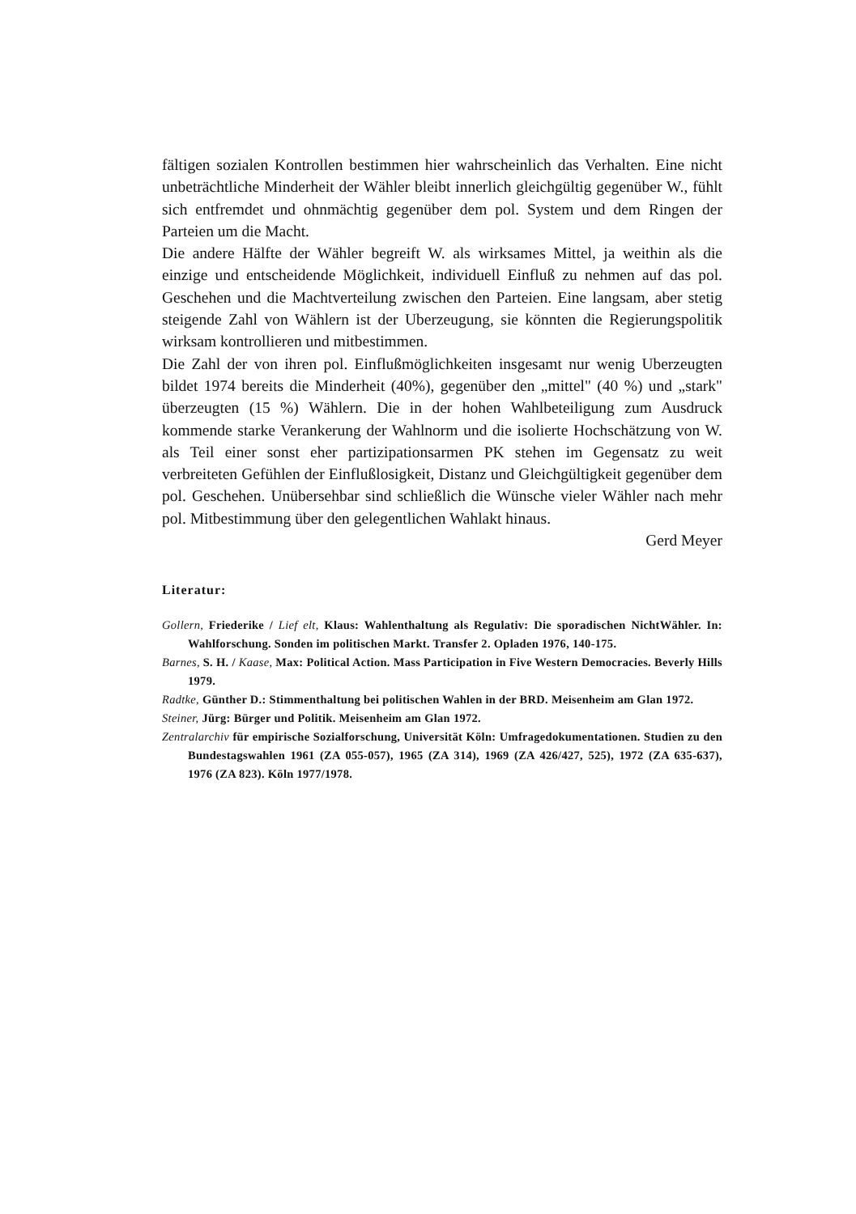fältigen sozialen Kontrollen bestimmen hier wahrscheinlich das Verhalten. Eine nicht unbeträchtliche Minderheit der Wähler bleibt innerlich gleichgültig gegenüber W., fühlt sich entfremdet und ohnmächtig gegenüber dem pol. System und dem Ringen der Parteien um die Macht.
Die andere Hälfte der Wähler begreift W. als wirksames Mittel, ja weithin als die einzige und entscheidende Möglichkeit, individuell Einfluß zu nehmen auf das pol. Geschehen und die Machtverteilung zwischen den Parteien. Eine langsam, aber stetig steigende Zahl von Wählern ist der Uberzeugung, sie könnten die Regierungspolitik wirksam kontrollieren und mitbestimmen.
Die Zahl der von ihren pol. Einflußmöglichkeiten insgesamt nur wenig Uberzeugten bildet 1974 bereits die Minderheit (40%), gegenüber den „mittel" (40 %) und „stark" überzeugten (15 %) Wählern. Die in der hohen Wahlbeteiligung zum Ausdruck kommende starke Verankerung der Wahlnorm und die isolierte Hochschätzung von W. als Teil einer sonst eher partizipationsarmen PK stehen im Gegensatz zu weit verbreiteten Gefühlen der Einflußlosigkeit, Distanz und Gleichgültigkeit gegenüber dem pol. Geschehen. Unübersehbar sind schließlich die Wünsche vieler Wähler nach mehr pol. Mitbestimmung über den gelegentlichen Wahlakt hinaus.
Gerd Meyer
Literatur:
Gollern, Friederike / Lief elt, Klaus: Wahlenthaltung als Regulativ: Die sporadischen NichtWähler. In: Wahlforschung. Sonden im politischen Markt. Transfer 2. Opladen 1976, 140-175.
Barnes, S. H. / Kaase, Max: Political Action. Mass Participation in Five Western Democracies. Beverly Hills 1979.
Radtke, Günther D.: Stimmenthaltung bei politischen Wahlen in der BRD. Meisenheim am Glan 1972.
Steiner, Jürg: Bürger und Politik. Meisenheim am Glan 1972.
Zentralarchiv für empirische Sozialforschung, Universität Köln: Umfragedokumentationen. Studien zu den Bundestagswahlen 1961 (ZA 055-057), 1965 (ZA 314), 1969 (ZA 426/427, 525), 1972 (ZA 635-637), 1976 (ZA 823). Köln 1977/1978.